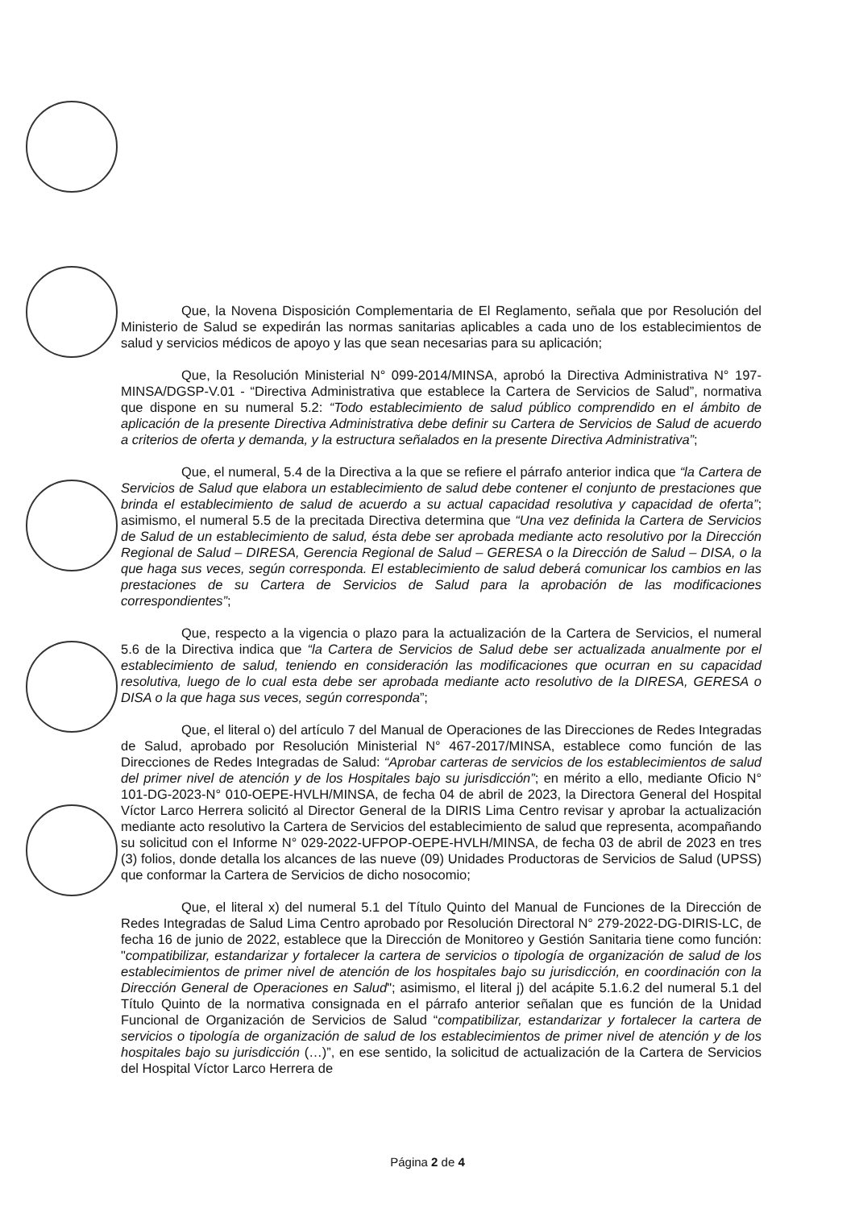Que, la Novena Disposición Complementaria de El Reglamento, señala que por Resolución del Ministerio de Salud se expedirán las normas sanitarias aplicables a cada uno de los establecimientos de salud y servicios médicos de apoyo y las que sean necesarias para su aplicación;
Que, la Resolución Ministerial N° 099-2014/MINSA, aprobó la Directiva Administrativa N° 197-MINSA/DGSP-V.01 - “Directiva Administrativa que establece la Cartera de Servicios de Salud”, normativa que dispone en su numeral 5.2: “Todo establecimiento de salud público comprendido en el ámbito de aplicación de la presente Directiva Administrativa debe definir su Cartera de Servicios de Salud de acuerdo a criterios de oferta y demanda, y la estructura señalados en la presente Directiva Administrativa”;
Que, el numeral, 5.4 de la Directiva a la que se refiere el párrafo anterior indica que “la Cartera de Servicios de Salud que elabora un establecimiento de salud debe contener el conjunto de prestaciones que brinda el establecimiento de salud de acuerdo a su actual capacidad resolutiva y capacidad de oferta”; asimismo, el numeral 5.5 de la precitada Directiva determina que “Una vez definida la Cartera de Servicios de Salud de un establecimiento de salud, ésta debe ser aprobada mediante acto resolutivo por la Dirección Regional de Salud – DIRESA, Gerencia Regional de Salud – GERESA o la Dirección de Salud – DISA, o la que haga sus veces, según corresponda. El establecimiento de salud deberá comunicar los cambios en las prestaciones de su Cartera de Servicios de Salud para la aprobación de las modificaciones correspondientes”;
Que, respecto a la vigencia o plazo para la actualización de la Cartera de Servicios, el numeral 5.6 de la Directiva indica que “la Cartera de Servicios de Salud debe ser actualizada anualmente por el establecimiento de salud, teniendo en consideración las modificaciones que ocurran en su capacidad resolutiva, luego de lo cual esta debe ser aprobada mediante acto resolutivo de la DIRESA, GERESA o DISA o la que haga sus veces, según corresponda”;
Que, el literal o) del artículo 7 del Manual de Operaciones de las Direcciones de Redes Integradas de Salud, aprobado por Resolución Ministerial N° 467-2017/MINSA, establece como función de las Direcciones de Redes Integradas de Salud: “Aprobar carteras de servicios de los establecimientos de salud del primer nivel de atención y de los Hospitales bajo su jurisdicción”; en mérito a ello, mediante Oficio N° 101-DG-2023-N° 010-OEPE-HVLH/MINSA, de fecha 04 de abril de 2023, la Directora General del Hospital Víctor Larco Herrera solicitó al Director General de la DIRIS Lima Centro revisar y aprobar la actualización mediante acto resolutivo la Cartera de Servicios del establecimiento de salud que representa, acompañando su solicitud con el Informe N° 029-2022-UFPOP-OEPE-HVLH/MINSA, de fecha 03 de abril de 2023 en tres (3) folios, donde detalla los alcances de las nueve (09) Unidades Productoras de Servicios de Salud (UPSS) que conformar la Cartera de Servicios de dicho nosocomio;
Que, el literal x) del numeral 5.1 del Título Quinto del Manual de Funciones de la Dirección de Redes Integradas de Salud Lima Centro aprobado por Resolución Directoral N° 279-2022-DG-DIRIS-LC, de fecha 16 de junio de 2022, establece que la Dirección de Monitoreo y Gestión Sanitaria tiene como función: "compatibilizar, estandarizar y fortalecer la cartera de servicios o tipología de organización de salud de los establecimientos de primer nivel de atención de los hospitales bajo su jurisdicción, en coordinación con la Dirección General de Operaciones en Salud"; asimismo, el literal j) del acápite 5.1.6.2 del numeral 5.1 del Título Quinto de la normativa consignada en el párrafo anterior señalan que es función de la Unidad Funcional de Organización de Servicios de Salud “compatibilizar, estandarizar y fortalecer la cartera de servicios o tipología de organización de salud de los establecimientos de primer nivel de atención y de los hospitales bajo su jurisdicción (…)”, en ese sentido, la solicitud de actualización de la Cartera de Servicios del Hospital Víctor Larco Herrera de
Página 2 de 4